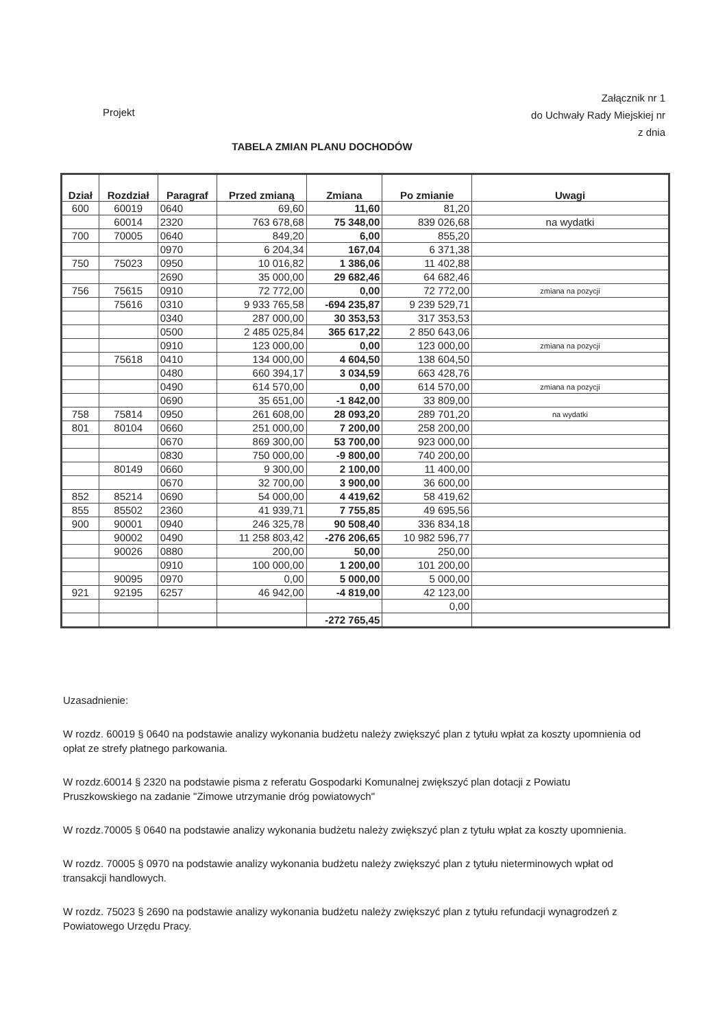Załącznik nr 1
do Uchwały Rady Miejskiej nr
z dnia
Projekt
TABELA ZMIAN PLANU DOCHODÓW
| Dział | Rozdział | Paragraf | Przed zmianą | Zmiana | Po zmianie | Uwagi |
| --- | --- | --- | --- | --- | --- | --- |
| 600 | 60019 | 0640 | 69,60 | 11,60 | 81,20 | |
| | 60014 | 2320 | 763 678,68 | 75 348,00 | 839 026,68 | na wydatki |
| 700 | 70005 | 0640 | 849,20 | 6,00 | 855,20 | |
| | | 0970 | 6 204,34 | 167,04 | 6 371,38 | |
| 750 | 75023 | 0950 | 10 016,82 | 1 386,06 | 11 402,88 | |
| | | 2690 | 35 000,00 | 29 682,46 | 64 682,46 | |
| 756 | 75615 | 0910 | 72 772,00 | 0,00 | 72 772,00 | zmiana na pozycji |
| | 75616 | 0310 | 9 933 765,58 | -694 235,87 | 9 239 529,71 | |
| | | 0340 | 287 000,00 | 30 353,53 | 317 353,53 | |
| | | 0500 | 2 485 025,84 | 365 617,22 | 2 850 643,06 | |
| | | 0910 | 123 000,00 | 0,00 | 123 000,00 | zmiana na pozycji |
| | 75618 | 0410 | 134 000,00 | 4 604,50 | 138 604,50 | |
| | | 0480 | 660 394,17 | 3 034,59 | 663 428,76 | |
| | | 0490 | 614 570,00 | 0,00 | 614 570,00 | zmiana na pozycji |
| | | 0690 | 35 651,00 | -1 842,00 | 33 809,00 | |
| 758 | 75814 | 0950 | 261 608,00 | 28 093,20 | 289 701,20 | na wydatki |
| 801 | 80104 | 0660 | 251 000,00 | 7 200,00 | 258 200,00 | |
| | | 0670 | 869 300,00 | 53 700,00 | 923 000,00 | |
| | | 0830 | 750 000,00 | -9 800,00 | 740 200,00 | |
| | 80149 | 0660 | 9 300,00 | 2 100,00 | 11 400,00 | |
| | | 0670 | 32 700,00 | 3 900,00 | 36 600,00 | |
| 852 | 85214 | 0690 | 54 000,00 | 4 419,62 | 58 419,62 | |
| 855 | 85502 | 2360 | 41 939,71 | 7 755,85 | 49 695,56 | |
| 900 | 90001 | 0940 | 246 325,78 | 90 508,40 | 336 834,18 | |
| | 90002 | 0490 | 11 258 803,42 | -276 206,65 | 10 982 596,77 | |
| | 90026 | 0880 | 200,00 | 50,00 | 250,00 | |
| | | 0910 | 100 000,00 | 1 200,00 | 101 200,00 | |
| | 90095 | 0970 | 0,00 | 5 000,00 | 5 000,00 | |
| 921 | 92195 | 6257 | 46 942,00 | -4 819,00 | 42 123,00 | |
| | | | | | 0,00 | |
| | | | | -272 765,45 | | |
Uzasadnienie:
W rozdz. 60019 § 0640 na podstawie analizy wykonania budżetu należy zwiększyć plan z tytułu wpłat za koszty upomnienia od opłat ze strefy płatnego parkowania.
W rozdz.60014 § 2320 na podstawie pisma z referatu Gospodarki Komunalnej zwiększyć plan dotacji z Powiatu Pruszkowskiego na zadanie "Zimowe utrzymanie dróg powiatowych"
W rozdz.70005 § 0640 na podstawie analizy wykonania budżetu należy zwiększyć plan z tytułu wpłat za koszty upomnienia.
W rozdz. 70005 § 0970 na podstawie analizy wykonania budżetu należy zwiększyć plan z tytułu nieterminowych wpłat od transakcji handlowych.
W rozdz. 75023 § 2690 na podstawie analizy wykonania budżetu należy zwiększyć plan z tytułu refundacji wynagrodzeń z Powiatowego Urzędu Pracy.